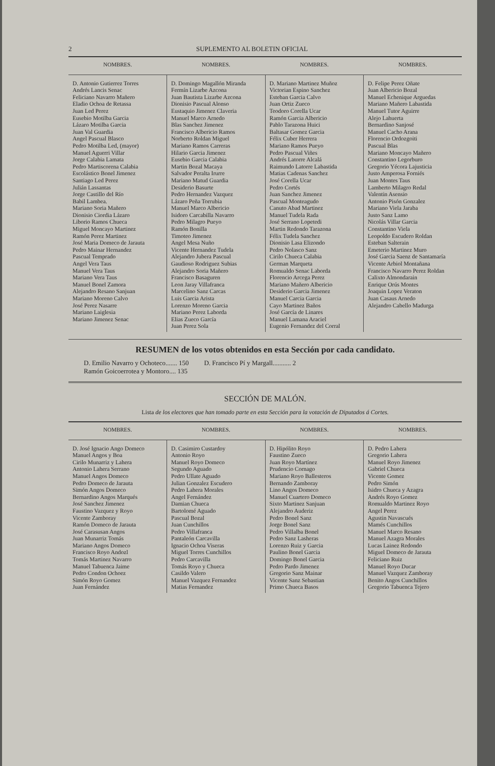2 SUPLEMENTO AL BOLETIN OFICIAL
| NOMBRES. | NOMBRES. | NOMBRES. | NOMBRES. |
| --- | --- | --- | --- |
| D. Antonio Gutierrez Torres Andrés Lancis Senac Feliciano Navarro Mañero Eladio Ochoa de Retassa Juan Led Perez Eusebio Motilba Garcia Lázaro Motilba Garcia Juan Val Guardia Angel Pascual Blasco Pedro Motilba Led, (mayor) Manuel Aguerri Villar Jorge Calabia Lamata Pedro Martiscorena Calabia Escolástico Bonel Jimenez Santiago Led Perez Julián Lassantas Jorge Castillo del Río Babil Lambea. Mariano Soria Mañero Dionisio Ciordia Lázaro Liborio Ramos Chueca Miguel Moncayo Martinez Ramón Perez Martinez José Maria Domeco de Jarauta Pedro Mainar Hernandez Pascual Temprado Angel Vera Taus Manuel Vera Taus Mariano Vera Taus Manuel Bonel Zamora Alejandro Resano Sanjuan Mariano Moreno Calvo José Perez Nasarre Mariano Laiglesia Mariano Jimenez Senac | D. Domingo Magallón Miranda Fermín Lizarbe Azcona Juan Bautista Lizarbe Azcona Dionisio Pascual Alonso Eustaquio Jimenez Claveria Manuel Marco Arnedo Blas Sanchez Jimenez Francisco Albericio Ramos Norberto Roldan Miguel Mariano Ramos Carreras Hilario Garcia Jimenez Eusebio Garcia Calabia Martin Bozal Macaya Salvador Peralta Irurre Mariano Matud Guardia Desiderio Basurte Pedro Hernandez Vazquez Lázaro Peña Torrubia Manuel Marco Albericio Isidoro Carcabilla Navarro Pedro Milagro Pueyo Ramón Bonilla Timoteo Jimenez Angel Mesa Nuño Vicente Hernandez Tudela Alejandro Jubera Pascual Gaudioso Rodriguez Subias Alejandro Soria Mañero Francisco Basaguren Leon Jaray Villafranca Marcelino Sanz Carcas Luis Garcia Arista Lorenzo Moreno Garcia Mariano Perez Laborda Elias Zueco García Juan Perez Sola | D. Mariano Martinez Muñoz Victorian Espino Sanchez Esteban Garcia Calvo Juan Ortiz Zueco Teodoro Corella Ucar Ramón Garcia Albericio Pablo Tarazona Huici Baltasar Gomez Garcia Félix Cuber Herrera Mariano Ramos Pueyo Pedro Pascual Viñes Andrés Latorre Alcalá Raimundo Latorre Labastida Matias Cadenas Sanchez José Corella Ucar Pedro Cortés Juan Sanchez Jimenez Pascual Monteagudo Canuto Abad Martinez Manuel Tudela Rada José Serrano Lopetedi Martin Redondo Tarazona Félix Tudela Sanchez Dionisio Lasa Elizondo Pedro Nolasco Sanz Cirilo Chueca Calabia German Marqueta Romualdo Senac Laborda Florencio Arcega Perez Mariano Mañero Albericio Desiderio Garcia Jimenez Manuel Carcia Garcia Cayo Martinez Baños José García de Linares Manuel Lamana Araciel Eugenio Fernandez del Corral | D. Felipe Perez Oñate Juan Albericio Bozal Manuel Echenique Arguedas Mariano Mañero Labastida Manuel Tutor Aguirre Alejo Lahuerta Bernardino Sanjosé Manuel Cacho Arana Florencio Ordozgoiti Pascual Blas Mariano Moncayo Mañero Constantino Legorburo Gregorio Yécora Lajusticia Justo Amperosa Forniés Juan Montes Taus Lamberto Milagro Redal Valentin Asensio Antonio Pisón Gonzalez Mariano Viela Jaraba Justo Sanz Lamo Nicolás Villar Garcia Constantino Viela Leopoldo Escudero Roldan Esteban Salterain Emeterio Martinez Muro José Garcia Saenz de Santamaría Vicente Arbiol Montañana Francisco Navarro Perez Roldan Calixto Almondarain Enrique Orús Montes Joaquin Lopez Veraton Juan Casaus Arnedo Alejandro Cabello Madurga |
RESUMEN de los votos obtenidos en esta Sección por cada candidato.
D. Emilio Navarro y Ochoteco....... 150
Ramón Goicoerrotea y Montoro.... 135
D. Francisco Pí y Margall........... 2
SECCIÓN DE MALÓN.
Lista de los electores que han tomado parte en esta Sección para la votación de Diputados á Cortes.
| NOMBRES. | NOMBRES. | NOMBRES. | NOMBRES. |
| --- | --- | --- | --- |
| D. José Ignacio Ango Domeco Manuel Angos y Boa Cirilo Munarriz y Lahera Antonio Lahera Serrano Manuel Angos Domeco Pedro Domeco de Jarauta Simón Angos Domeco Bernardino Angos Marqués José Sanchez Jimenez Faustino Vazquez y Royo Vicente Zamboray Ramón Domeco de Jarauta José Carasusan Angos Juan Munarriz Tomás Mariano Angos Domeco Francisco Royo Andozl Tomás Martinez Navarro Manuel Tabuenca Jaime Pedro Condon Ochoez Simón Royo Gomez Juan Fernández | D. Casimiro Custardoy Antonio Royo Manuel Royo Domeco Segundo Aguado Pedro Ullate Aguado Julian Gonzalez Escudero Pedro Lahera Morales Angel Fernández Damian Chueca Bartolomé Aguado Pascual Bozal Juan Cunchillos Pedro Villafranca Pantaleón Carcavilla Ignacio Ochoa Viseras Miguel Torres Cunchillos Pedro Carcavilla Tomás Royo y Chueca Casildo Valero Manuel Vazquez Fernandez Matias Fernandez | D. Hipólito Royo Faustino Zueco Juan Royo Martínez Prudencio Cornago Mariano Royo Ballesteros Bernando Zamboray Lino Angos Domeco Manuel Cuartero Domeco Sixto Martinez Sanjuan Alejandro Auderiz Pedro Bonel Sanz Jorge Bonel Sanz Pedro Villalba Bonel Pedro Sanz Lasheras Lorenzo Ruiz y Garcia Paulino Bonel Garcia Domingo Bonel Garcia Pedro Pardo Jimenez Gregorio Sanz Mainar Vicente Sanz Sebastian Primo Chueca Basos | D. Pedro Lahera Gregorio Lahera Manuel Royo Jimenez Gabriel Chueca Vicente Gomez Pedro Simón Isidro Chueca y Azagra Andrés Royo Gomez Romualdo Martinez Royo Angel Perez Agustin Navascués Mamés Cunchillos Manuel Marco Resano Manuel Azagra Morales Lucas Lainez Redondo Miguel Domeco de Jarauta Feliciano Ruiz Manuel Royo Ducar Manuel Vazquez Zamboray Benito Angos Cunchillos Gregorio Tabuenca Tejero |